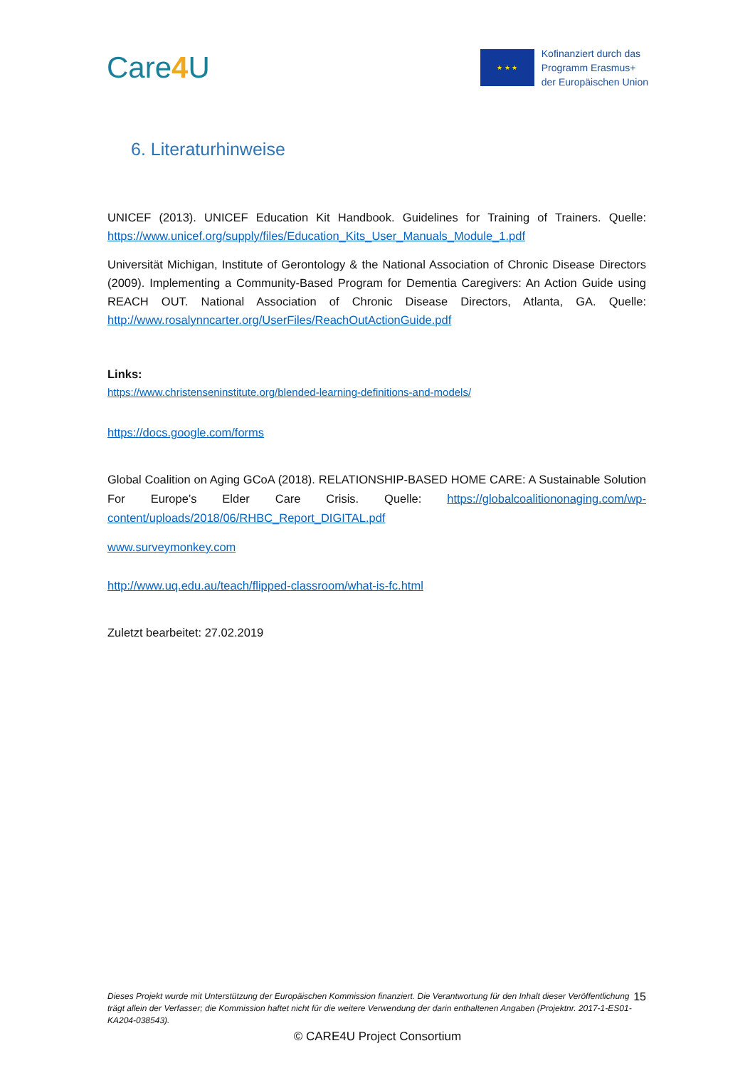Care4 U
★ ★ ★
Kofinanziert durch das
Programm Erasmus+
der Europäischen Union
6. Literaturhinweise
UNICEF (2013). UNICEF Education Kit Handbook. Guidelines for Training of Trainers. Quelle: https://www.unicef.org/supply/files/Education_Kits_User_Manuals_Module_1.pdf
Universität Michigan, Institute of Gerontology & the National Association of Chronic Disease Directors (2009). Implementing a Community-Based Program for Dementia Caregivers: An Action Guide using REACH OUT. National Association of Chronic Disease Directors, Atlanta, GA. Quelle: http://www.rosalynncarter.org/UserFiles/ReachOutActionGuide.pdf
Links:
https://www.christenseninstitute.org/blended-learning-definitions-and-models/
https://docs.google.com/forms
Global Coalition on Aging GCoA (2018). RELATIONSHIP-BASED HOME CARE: A Sustainable Solution For Europe’s Elder Care Crisis. Quelle: https://globalcoalitiononaging.com/wp-content/uploads/2018/06/RHBC_Report_DIGITAL.pdf
www.surveymonkey.com
http://www.uq.edu.au/teach/flipped-classroom/what-is-fc.html
Zuletzt bearbeitet: 27.02.2019
Dieses Projekt wurde mit Unterstützung der Europäischen Kommission finanziert. Die Verantwortung für den Inhalt dieser Veröffentlichung trägt allein der Verfasser; die Kommission haftet nicht für die weitere Verwendung der darin enthaltenen Angaben (Projektnr. 2017-1-ES01-KA204-038543).
15
© CARE4U Project Consortium